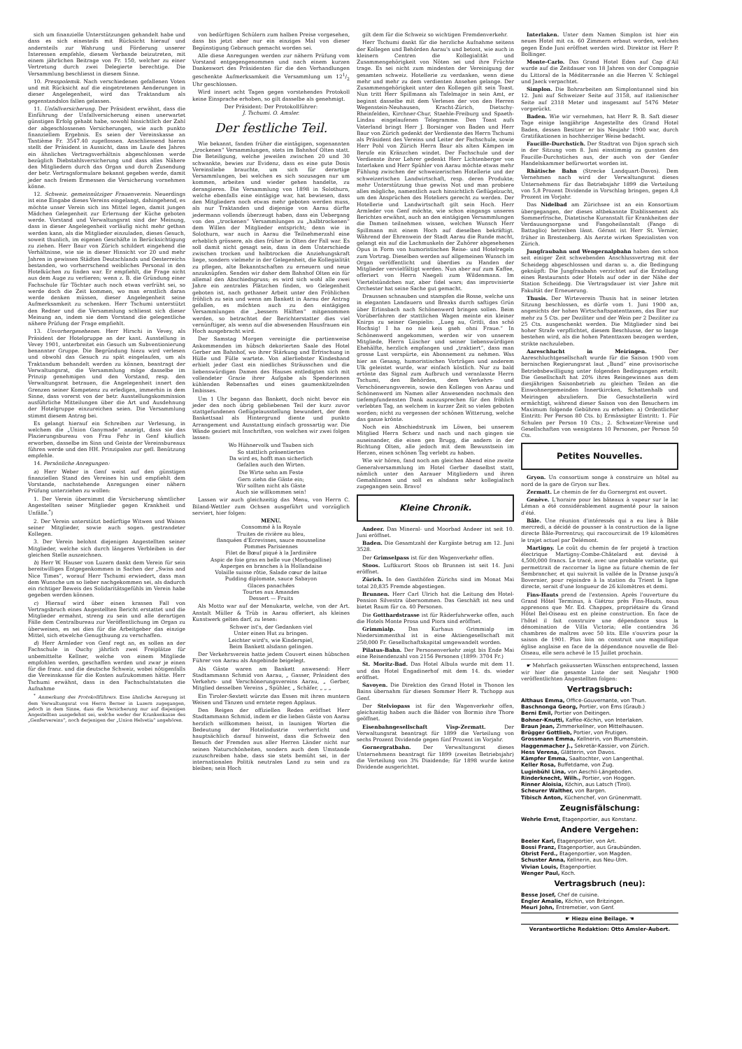sich um finanzielle Unterstützungen gehandelt habe und dass es sich einesteils mit Rücksicht hierauf und andernteils zur Wahrung und Förderung unserer Interessen empfehle, diesem Verbande beizutreten, mit einem jährlichen Beitrage von Fr. 150, welcher zu einer Vertretung durch zwei Delegierte berechtige. Die Versammlung beschliesst in diesem Sinne.
10. Presspolemik. Nach verschiedenen gefallenen Voten und mit Rücksicht auf die eingetretenen Aenderungen in dieser Angelegenheit, wird das Traktandum als gegenstandslos fallen gelassen.
11. Unfallversicherung. Der Präsident erwähnt, dass die Einführung der Unfallversicherung einen unerwartet günstigen Erfolg gehabt habe, sowohl hinsichtlich der Zahl der abgeschlossenen Versicherungen, wie auch punkto finanziellem Ergebnis. Es seien der Vereinskasse an Tantième Fr. 3547.40 zugeflossen. Anschliessend hieran stellt der Präsident in Aussicht, dass im Laufe des Jahres ein ähnliches Vertragsverhältnis abgeschlossen werde bezüglich Diebstahlsversicherung und dass alles Nähere den Mitgliedern durch das Organ und durch Zusendung der betr. Vertragsformulare bekannt gegeben werde, damit jeder nach freiem Ermessen die Versicherung vornehmen könne.
12. Schweiz. gemeinnütziger Frauenverein. Neuerdings ist eine Eingabe dieses Vereins eingelangt, dahingehend, es möchte unser Verein sich ins Mittel legen, damit jungen Mädchen Gelegenheit zur Erlernung der Küche geboten werde. Vorstand und Verwaltungsrat sind der Meinung, dass in dieser Angelegenheit vorläufig nicht mehr gethan werden kann, als die Mitglieder einzuladen, dieses Gesuch, soweit thunlich, im eigenen Geschäfte in Berücksichtigung zu ziehen. Herr Baur von Zürich schildert eingehend die Verhältnisse, wie sie in dieser Hinsicht vor 20 und mehr Jahren in gewissen Städten Deutschlands und Oesterreichs bestanden, wo vorherrschend weibliches Personal in den Hotelküchen zu finden war. Er empfiehlt, die Frage nicht aus dem Auge zu verlieren; wenn z. B. die Gründung einer Fachschule für Töchter auch noch etwas verfrüht sei, so werde doch die Zeit kommen, wo man ernstlich daran werde denken müssen, dieser Angelegenheit seine Aufmerksamkeit zu schenken. Herr Tschumi unterstützt den Redner und die Versammlung schliesst sich dieser Meinung an, indem sie dem Vorstand die gelegentliche nähere Prüfung der Frage empfiehlt.
13. Unvorhergesehenes. Herr Hirschi in Vevey, als Präsident der Hotelgruppe an der kant. Ausstellung in Vevey 1901, unterbreitet ein Gesuch um Subventionierung benannter Gruppe. Die Begründung hiezu wird verlesen und obwohl das Gesuch zu spät eingelaufen, um als Traktandum behandelt werden zu können, beantragt der Verwaltungsrat, die Versammlung möge dasselbe im Prinzip genehmigen und den Vorstand, resp. den Verwaltungsrat betrauen, die Angelegenheit innert den Grenzen seiner Kompetenz zu erledigen, immerhin in dem Sinne, dass vorerst von der betr. Ausstellungskommission ausführliche Mitteilungen über die Art und Ausdehnung der Hotelgruppe einzureichen seien. Die Versammlung stimmt diesem Antrag bei.
Es gelangt hierauf ein Schreiben zur Verlesung, in welchem die „Union Ganymade“ anzeigt, dass sie das Plazierungsbureau von Frau Fehr in Genf käuflich erworben, dasselbe im Sinn und Geiste der Vereinsbureaux führen werde und den HH. Prinzipalen zur gefl. Benützung empfehle.
14. Persönliche Anregungen:
a) Herr Weber in Genf weist auf den günstigen finanziellen Stand des Vereines hin und empfiehlt dem Vorstande, nachstehende Anregungen einer nähern Prüfung unterziehen zu wollen:
1. Der Verein übernimmt die Versicherung sämtlicher Angestellten seiner Mitglieder gegen Krankheit und Unfälle.<sup>*</sup>)
2. Der Verein unterstützt bedürftige Witwen und Waisen seiner Mitglieder, sowie auch sogen. gestrandeter Kollegen.
3. Der Verein belohnt diejenigen Angestellten seiner Mitglieder, welche sich durch längeres Verbleiben in der gleichen Stelle auszeichnen.
b) Herr W. Hauser von Luzern dankt dem Verein für sein bereitwilliges Entgegenkommen in Sachen der „Swiss and Nice Times“, worauf Herr Tschumi erwiedert, dass man dem Wunsche um so lieber nachgekommen sei, als dadurch ein richtiger Beweis des Solidaritätsgefühls im Verein habe gegeben werden können.
c) Hierauf wird über einen krassen Fall von Vertragsbruch eines Angestellten Bericht erstattet und die Mitglieder ermahnt, streng zu sein und alle derartigen Fälle dem Centralbureau zur Veröffentlichung im Organ zu überweisen, es sei dies für die Arbeitgeber das einzige Mittel, sich etwelche Genugthuung zu verschaffen.
d) Herr Armleder von Genf regt an, es sollen an der Fachschule in Ouchy jährlich zwei Freiplätze für unbemittelte Kellner, welche von einem Mitgliede empfohlen werden, geschaffen werden und zwar je einen für die franz. und die deutsche Schweiz, wobei nötigenfalls die Vereinskasse für die Kosten aufzukommen hätte. Herr Tschumi erwähnt, dass in den Fachschulstatuten die Aufnahme
<sup>*</sup> Anmerkung des Protokollführers. Eine ähnliche Anregung ist dem Verwaltungsrat von Herrn Berner in Luzern zugegangen, jedoch in dem Sinne, dass die Versicherung nur auf diejenigen Angestellten ausgedehnt sei, welche weder der Krankenkasse des „Genfervereins“, noch derjenigen der „Union Helvetia“ angehören.
von bedürftigen Schülern zum halben Preise vorgesehen, dass bis jetzt aber nur ein einziges Mal von dieser Begünstigung Gebrauch gemacht worden sei.
Alle diese Anregungen werden zur nähern Prüfung vom Vorstand entgegengenommen und nach einem kurzen Dankeswort des Präsidenten für die den Verhandlungen geschenkte Aufmerksamkeit die Versammlung um 121/2 Uhr geschlossen.
Wird innert acht Tagen gegen vorstehendes Protokoll keine Einsprache erhoben, so gilt dasselbe als genehmigt.
Der Präsident: Der Protokollführer:
J. Tschumi. O. Amsler.
Der festliche Teil.
Wie bekannt, fanden früher die eintägigen, sogenannten „trockenen“ Versammlungen, stets im Bahnhof Olten statt. Die Beteiligung, welche jeweilen zwischen 20 und 30 schwankte, bewies zur Evidenz, dass es eine gute Dosis Vereinsliebe brauchte, um sich für derartige Versammlungen, bei welchen es sich sozusagen nur um kommen, arbeiten und wieder gehen handelte, zu derangieren. Die Versammlung von 1898 in Solothurn, welche ebenfalls eine eintägige war, hat bewiesen, dass den Mitgliedern noch etwas mehr geboten werden muss, als nur Traktanden und diejenige von Aarau dürfte jedermann vollends überzeugt haben, dass ein Uebergang von den „trockenen“ Versammlungen zu „halbtrockenen“ dem Willen der Mitglieder entspricht; denn wie in Solothurn, war auch in Aarau die Teilnehmerzahl eine erheblich grössere, als dies früher in Olten der Fall war. Es soll damit nicht gesagt sein, dass in dem Unterschiede zwischen trocken und halbtrocken die Anziehungskraft liege, sondern vielmehr in der Gelegenheit, die Kollegialität zu pflegen, alte Bekanntschaften zu erneuern und neue anzuknüpfen. Senden wir daher dem Bahnhof Olten ein für allemal den Abschiedsgruss; es wird sich wohl alle zwei Jahre ein zentrales Plätzchen finden, wo Gelegenheit geboten ist, nach gethaner Arbeit unter den Fröhlichen fröhlich zu sein und wenn am Bankett in Aarau der Antrag gefallen, es möchten auch zu den eintägigen Versammlungen die „bessern Hälften“ mitgenommen werden, so betrachtet der Berichterstatter dies viel vernünftiger, als wenn auf die abwesenden Hausfrauen ein Hoch ausgebracht wird.
Der Samstag Morgen vereinigte die partienweise Ankommenden im hübsch dekorierten Saale des Hotel Gerber am Bahnhof, wo ihrer Stärkung und Erfrischung in Hülle und Fülle wartete. Von allerliebster Kindeshand erhielt jeder Gast ein niedliches Sträusschen und die liebenswürdigen Damen des Hauses entledigten sich mit vollendeter Grazie ihrer Aufgabe als Spenderinnen kühlenden Rebensaftes und eines gaumenkitzelnden Imbisses.
Um 1 Uhr begann das Bankett, doch nicht bevor ein jeder den noch übrig gebliebenen Teil der kurz zuvor stattgefundenen Geflügelausstellung bewundert, der dem Bankettsaal als Hintergrund diente und punkto Arrangement und Ausstattung einfach grossartig war. Die Wände geziert mit Inschriften, von welchen wir zwei folgen lassen:
Wo Hühnervolk und Tauben sich
So stattlich präsentierten
Da wird es, hofft man sicherlich
Gefallen auch den Wirten.
Die Wirte sehn am Feste
Gern ziehn die Gäste ein;
Wir sollten nicht als Gäste
Auch sie willkommen sein!
Lassen wir auch gleichzeitig das Menu, von Herrn C. Biland-Wettler zum Ochsen ausgeführt und vorzüglich serviert, hier folgen:
MENU.
Consommé à la Royale
Truites de rivière au bleu,
flanquées d'Ecrevisses, sauce mousseline
Pommes Parisiennes
Filet de Bœuf piqué à la Jardinière
Aspic de foie gras en belle vue (Morbogalline)
Asperges en branches à la Hollandaise
Volaille suisse rôtie, Salade cœur de laitue
Pudding diplomate, sauce Sabayon
Glaces panachées
Tourtes aux Amandes
Dessert — Fruits
Als Motto war auf der Menukarte, welche, von der Art. Anstalt Müller & Trüb in Aarau offeriert, als kleines Kunstwerk gelten darf, zu lesen:
Schwer ist's, der Gedanken viel
Unter einen Hut zu bringen.
Leichter wird's, wie Kinderspiel,
Beim Bankett alsdann gelingen.
Der Verkehrsverein hatte jedem Couvert einen hübschen Führer von Aarau als Angebinde beigelegt.
Als Gäste waren am Bankett anwesend: Herr Stadtammann Schmid von Aarau, „ Gasser, Präsident des Verkehrs- und Verschönerungsvereins Aarau, „ Gerber, Mitglied desselben Vereins „ Spühler, „ Schäfer, „ „ „
Ein Tiroler-Sextett würzte das Essen mit ihren muntern Weisen und Tänzen und erntete regen Applaus.
Den Reigen der offiziellen Reden eröffnet Herr Stadtammann Schmid, indem er die lieben Gäste von Aarau herzlich willkommen heisst, in launigen Worten die Bedeutung der Hotelindustrie verherrlicht und hauptsächlich darauf hinweist, dass die Schweiz den Besuch der Fremden aus aller Herren Länder nicht nur seinen Naturschönheiten, sondern auch dem Umstande zuzuschreiben habe, dass sie stets bemüht sei, in der internationalen Politik neutrales Land zu sein und zu bleiben; sein Hoch
gilt dem für die Schweiz so wichtigen Fremdenverkehr.
Herr Tschumi dankt für die herzliche Aufnahme seitens der Kollegen und Behörden Aarau's und betont, wie auch in kleinern Centren die Kollegialität und Zusammengehörigkeit von Nöten sei und ihre Früchte trage. Es sei nicht zum mindesten der Vereinigung der gesamten schweiz. Hotellerie zu verdanken, wenn diese mehr und mehr zu dem verdienten Ansehen gelange. Der Zusammengehörigkeit unter den Kollegen gilt sein Toast. Nun tritt Herr Spillmann als Tafelmajor in sein Amt, er beginnt dasselbe mit dem Verlesen der von den Herren Wegenstein-Neuhausen, Kracht-Zürich, Dietschy-Rheinfelden, Kirchner-Chur, Staehle-Freiburg und Spaeth-Lindau eingelaufenen Telegramme. Den Toast aufs Vaterland bringt Herr J. Borsinger von Baden und Herr Baur von Zürich gedenkt der Verdienste des Herrn Tschumi als Präsident des Vereins und Leiter der Fachschule, sowie Herr Pohl von Zürich Herrn Baur als alten Kämpen im Berufe ein Kränzchen windet. Der Fachschule und der Verdienste ihrer Lehrer gedenkt Herr Lichtenberger von Interlaken und Herr Spühler von Aarau möchte etwas mehr Fühlung zwischen der schweizerischen Hotellerie und der schweizerischen Landwirtschaft, resp. deren Produkte; mehr Unterstützung thue gewiss Not und man probiere alles mögliche, namentlich auch hinsichtlich Geflügelzucht, um den Ansprüchen des Hoteliers gerecht zu werden. Der Hotellerie und Landwirtschaft gilt sein Hoch. Herr Armleder von Genf möchte, wie schon eingangs unseres Berichtes erwähnt, auch an den eintägigen Versammlungen die Damen teilnehmen wissen, welchen Wunsch Herr Spillmann mit einem Hoch auf dieselben bekräftigt. Während der Ehrenwein der Stadt Aarau die Runde macht, gelangt ein auf die Lachmuskeln der Zuhörer abgesehenes Opus in Form von humoristischen Reise- und Hotelregeln zum Vortrag. Dieselben werden auf allgemeinen Wunsch im Organ veröffentlicht und überdies zu Handen der Mitglieder vervielfältigt werden. Nun aber auf zum Kaffee, offeriert von Herrn Naegeli zum Wildenmann. Im Viertelstündchen nur, aber fidel wars; das improvisierte Orchester hat seine Sache gut gemacht.
Draussen schnauben und stampfen die Rosse, welche uns in eleganten Landauern und Breaks durch saftiges Grün über Erlinsbach nach Schönenwerd bringen sollen. Beim Vorüberfahren der stattlichen Wagen meinte ein kleiner Knirps zu seiner Gespielin: „Lueg au, Gritli, das schö Hochsig! I ha no nie keis gseh ohni Fraue.“ In Schönenwerd angekommen, werden wir von unserem Mitgliede, Herrn Lüscher und seiner liebenswürdigen Ehehälfte, herzlich empfangen und „traktiert“, dass man grosse Lust verspürte, ein Abonnement zu nehmen. Was hier an Gesang, humoristischen Vorträgen und anderem Ulk geleistet wurde, war einfach köstlich. Nur zu bald ertönte das Signal zum Aufbruch und veranlasste Herrn Tschumi, den Behörden, dem Verkehrs- und Verschönerungsverein, sowie den Kollegen von Aarau und Schönenwerd im Namen aller Anwesenden nochmals den tiefempfundensten Dank auszusprechen für den fröhlich verlebten Tag, an welchem in kurzer Zeit so vieles geboten worden; nicht zu vergessen der schönen Witterung, welche das ganze krönte.
Noch ein Abschiedstrunk im Löwen, bei unserem Mitglied Herrn Scherz und nach und nach gingen sie auseinander, die einen gen Brugg, die andern in der Richtung Olten, alle jedoch mit dem Bewusstsein im Herzen, einen schönen Tag verlebt zu haben.
Wie wir hören, fand noch am gleichen Abend eine zweite Generalversammlung im Hotel Gerber daselbst statt, nämlich unter den Aarauer Mitgliedern und ihren Gemahlinnen und soll es alsdann sehr kollegialisch zugegangen sein. Bravo!
Kleine Chronik.
Andeer. Das Mineral- und Moorbad Andeer ist seit 10. Juni eröffnet.
Baden. Die Gesamtzahl der Kurgäste betrug am 12. Juni 3528.
Der Grimselpass ist für den Wagenverkehr offen.
Stoos. Luftkurort Stoos ob Brunnen ist seit 14. Juni eröffnet.
Zürich. In den Gasthöfen Zürichs sind im Monat Mai total 20,835 Fremde abgestiegen.
Brunnen. Herr Carl Ulrich hat die Leitung des Hotel-Pension Silvestra übernommen. Das Geschäft ist neu und bietet Raum für ca. 40 Personen.
Die Gotthardstrasse ist für Räderfuhrwerke offen, auch die Hotels Monte Prosa und Piora sind eröffnet.
Grimmialp. Das Kurhaus Grimmialp im Niedersimmenthal ist in eine Aktiengesellschaft mit 250,000 Fr. Gesellschaftskapital umgewandelt worden.
Pilatus-Bahn. Der Personenverkehr zeigt bis Ende Mai eine Reisendenzahl von 2156 Personen (1899: 3704 Fr.)
St. Moritz-Bad. Das Hotel Albula wurde mit dem 11. und das Hotel Engadinerhof mit dem 14. ds. wieder eröffnet.
Savoyen. Die Direktion des Grand Hotel in Thonon les Bains übernahm für diesen Sommer Herr R. Tschopp aus Genf.
Der Stelviopass ist für den Wagenverkehr offen, gleichzeitig haben auch die Bäder von Bormio ihre Thore geöffnet.
Eisenbahngesellschaft Visp-Zermatt. Der Verwaltungsrat beantragt für 1899 die Verteilung von sechs Prozent Dividende gegen fünf Prozent im Vorjahr.
Gornergratbahn. Der Verwaltungsrat dieses Unternehmens beantragt für 1899 (zweites Betriebsjahr) die Verteilung von 3% Diaidende; für 1898 wurde keine Dividende ausgerichtet.
Interlaken. Unter dem Namen Simplon ist hier ein neues Hotel mit ca. 60 Zimmern erbaut worden, welches gegen Ende Juni eröffnet werden wird. Direktor ist Herr P. Bollinger.
Monte-Carlo. Das Grand Hotel Eden auf Cap d'Ail wurde auf die Zeitdauer von 18 Jahren von der Compagnie du Littoral de la Méditerranée an die Herren V. Schlegel und Jaeck verpachtet.
Simplon. Die Bohrarbeiten am Simplontunnel sind bis 12. Juni auf Schweizer Seite auf 3158, auf italienischer Seite auf 2318 Meter und insgesamt auf 5476 Meter vorgerückt.
Baden. Wie wir vernehmen, hat Herr R. B. Saft dieser Tage einige langjährige Angestellte des Grand Hotel Baden, dessen Besitzer er bis Neujahr 1900 war, durch Gratifikationen in hochherziger Weise bedacht.
Faucille-Durchstich. Der Stadtrat von Dijon sprach sich in der Sitzung vom 8. Juni einstimmig zu gunsten des Faucille-Durchstiches aus, der auch von der Genfer Handelskammer befürwortet worden ist.
Rhätische Bahn (Strecke Landquart-Davos). Dem Vernehmen nach wird der Verwaltungsrat dieses Unternehmens für das Betriebsjahr 1899 die Verteilung von 5,8 Prozent Dividende in Vorschlag bringen, gegen 4,8 Prozent im Vorjahr.
Das Nidelbad am Zürichsee ist an ein Konsortium übergegangen, der dieses altbekannte Etablissement als Sommerfrische, Diatetische Kuranstalt für Krankheiten der Verdauungsorgane und Fangoheilanstalt (Fango di Battaglio) betreiben lässt. Gérant ist Herr St. Vernier, früher in Brestenberg. Als Aerzte wirken Spezialisten von Zürich.
Jungfraubahn und Wengernalpbahn haben den schon seit einiger Zeit schwebenden Anschlussvertrag mit der Scheidegg abgeschlossen und daran u. a. die Bedingung geknüpft: Die Jungfraubahn verzichtet auf die Erstellung eines Restaurants oder Hotels auf oder in der Nähe der Station Scheidegg. Die Vertragsdauer ist vier Jahre mit Fakultät der Erneuerung.
Thusis. Der Wirteverein Thusis hat in seiner letzten Sitzung beschlossen, es dürfe vom 1. Juni 1900 an, angesichts der hohen Wirtschaftspatenttaxen, das Bier nur mehr zu 5 Cts. per Deziliter und der Wein per 2 Deziliter zu 25 Cts. ausgeschenkt werden. Die Mitglieder sind bei hoher Strafe verpflichtet, diesem Beschlusse, der so lange bestehen wird, als die hohen Patenttaxen bezogen werden, strikte nachzuleben.
Aareschlucht in Meiringen. Der Aareschluchtgesellschaft wurde für die Saison 1900 vom bernischen Regierungsrat laut „Bund“ eine provisorische Betriebsbewilligung unter folgenden Bedingungen erteilt: Die Gesellschaft hat 20% ihres Reingewinnes aus dem diesjährigen Saisonbetrieb zu gleichen Teilen an die Einwohnergemeinden Innertkircken, Schattenhalb und Meiringen abzuliefern. Die Gesuchstellerin wird ermächtigt, während dieser Saison von den Besuchern im Maximum folgende Gebühren zu erheben: a) Ordentlicher Eintritt: Per Person 80 Cts. b) Ermässigter Eintritt: 1. Für Schulen per Person 10 Cts.; 2. Schweizer-Vereine und Gesellschaften von wenigstens 10 Personen, per Person 50 Cts.
Petites Nouvelles.
Gryon. Un consortium songe à construire un hôtel au nord de la gare de Gryon sur Bex.
Zermatt. Le chemin de fer du Gornergrat est ouvert.
Genève. L'horaire pour les bâteaux à vapeur sur le lac Léman a été considérablement augmenté pour la saison d'été.
Bâle. Une réunion d'intéressés qui a eu lieu à Bâle mercredi, a décidé de pousser à la construction de la ligne directe Bâle-Porrentruy, qui raccourcirait de 19 kilomètres le trajet actuel par Delémont.
Martigny. Le coût du chemin de fer projeté à traction électrique Martigny-Combe-Châtelard est devisé à 4,500,000 francs. Le tracé, avec une probable variante, qui permettrait de raccorner la ligne au future chemin de fer Sembrancher, et qui suivrait la vallée de la Dranse jusqu'à Bovernier, pour rejoindre à la station du Trient la ligne directe, serait d'une longueur de 26 kilomètres et demi.
Fins-Hauts prend de l'extension. Après l'ouverture du Grand Hôtel Terminus, à Giétroz près Fins-Hauts, nous apprenons que Mr. Ed. Chappex, propriétaire du Grand Hôtel Bel-Oiseau est en pleine construction. En face de l'hôtel il fait construire une dépendance sous la dénomination de Villa Victoria; elle contiendra 36 chambres de maîtres avec 50 lits. Elle s'ouvrira pour la saison de 1901. Plus loin on construit une magnifique église anglaise en face de la dépendance nouvelle de Bel-Oiseau, elle sera achevé le 15 Juillet prochain.
☛ Mehrfach geäusserten Wünschen entsprechend, lassen wir hier die gesamte Liste der seit Neujahr 1900 veröffentlichten Angestellten folgen:
Vertragsbruch:
Althaus Emma, Office-Gouvernante, von Thun.
Baschnonga Georg, Portier, von Ems (Graub.)
Berni Emil, Portier von Deitingen.
Bohner-Knutti, Kaffee-Köchin, von Interlaken.
Braun Jean, Zimmerkellner, von Mittelhausen.
Brügger Gottlieb, Portier, von Frutigen.
Grossmann Emma, Kellnerin, von Blumenstein.
Haggenmacher J., Sekretär-Kassier, von Zürich.
Hess Verena, Glätterin, von Davos.
Kämpfer Emma, Saaltochter, von Langenthal.
Keller Rosa, Buffetdame, von Zug.
Luginbühl Lina, von Aeschli-Längeboden.
Rinderknecht, Wilh., Portier, von Hoggen.
Rinner Aloisia, Köchin, aus Latsch (Tirol).
Scheurer Walther, von Bargen.
Tibisch Anton, Küchenchef, von Grünenmatt.
Zeugnisfälschung:
Wehrle Ernst, Etagenportier, aus Konstanz.
Andere Vergehen:
Beeler Karl, Etagenportier, von Art.
Bossi Franz, Etagenportier, aus Graubünden.
Obrist Ferd., Etagenportier, von Magden.
Schuster Anna, Kellnerin, aus Neu-Ulm.
Vivian Louis, Etagenportier.
Wenger Paul, Koch.
Vertragsbruch (neu):
Besse Josef, Chef de cuisine.
Engler Amalie, Köchin, von Britzingen.
Meuri John, Entremetier, von Genf.
☛ Hiezu eine Beilage. ☚
Verantwortliche Redaktion: Otto Amsler-Aubert.